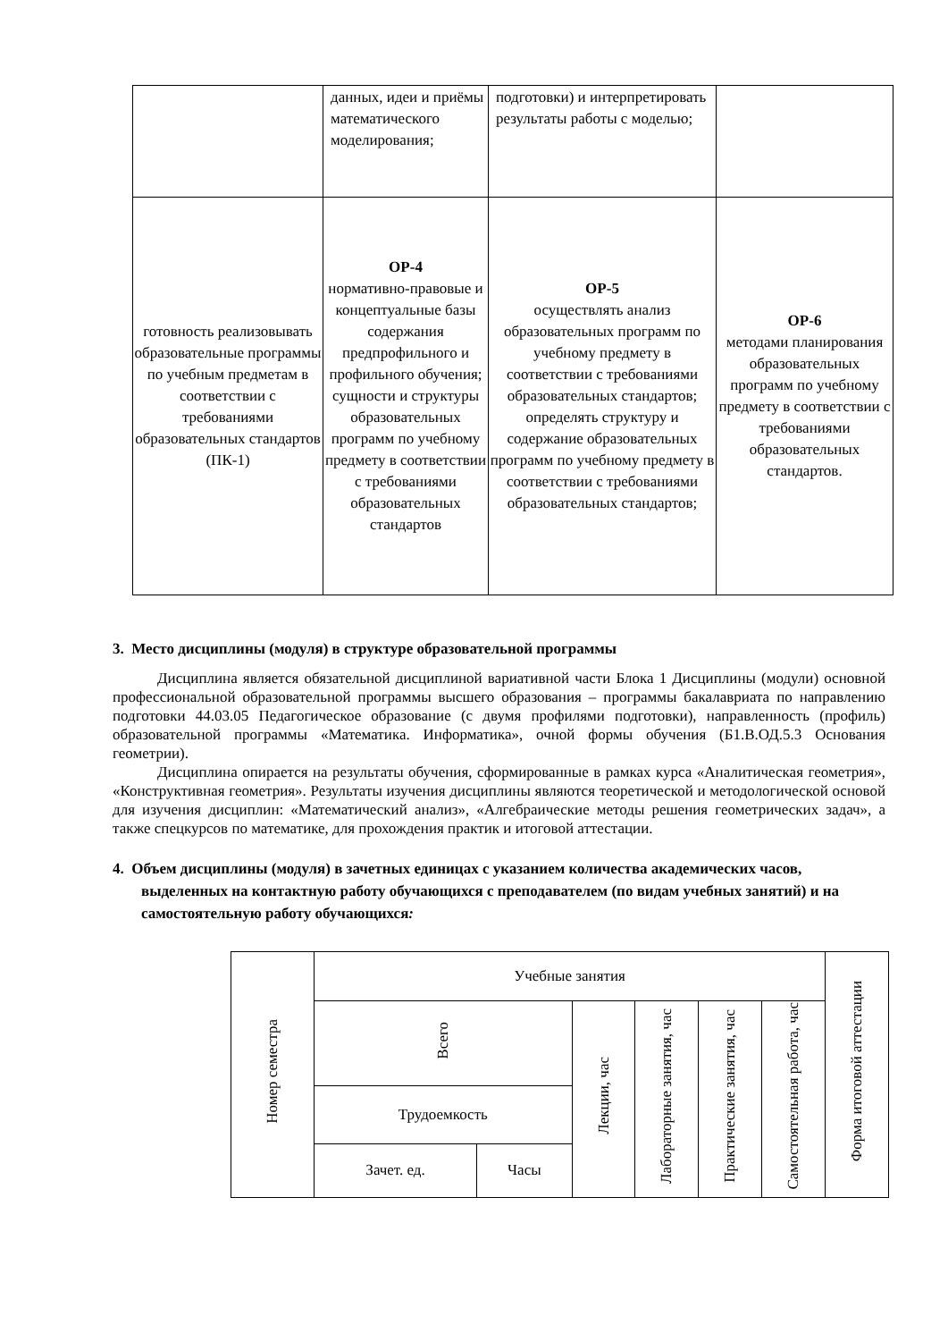| | данных, идеи и приёмы математического моделирования; | подготовки) и интерпретировать результаты работы с моделью; | |
| готовность реализовывать образовательные программы по учебным предметам в соответствии с требованиями образовательных стандартов (ПК-1) | ОР-4 нормативно-правовые и концептуальные базы содержания предпрофильного и профильного обучения; сущности и структуры образовательных программ по учебному предмету в соответствии с требованиями образовательных стандартов | ОР-5 осуществлять анализ образовательных программ по учебному предмету в соответствии с требованиями образовательных стандартов; определять структуру и содержание образовательных программ по учебному предмету в соответствии с требованиями образовательных стандартов; | ОР-6 методами планирования образовательных программ по учебному предмету в соответствии с требованиями образовательных стандартов. |
3. Место дисциплины (модуля) в структуре образовательной программы
Дисциплина является обязательной дисциплиной вариативной части Блока 1 Дисциплины (модули) основной профессиональной образовательной программы высшего образования – программы бакалавриата по направлению подготовки 44.03.05 Педагогическое образование (с двумя профилями подготовки), направленность (профиль) образовательной программы «Математика. Информатика», очной формы обучения (Б1.В.ОД.5.3 Основания геометрии).
Дисциплина опирается на результаты обучения, сформированные в рамках курса «Аналитическая геометрия», «Конструктивная геометрия». Результаты изучения дисциплины являются теоретической и методологической основой для изучения дисциплин: «Математический анализ», «Алгебраические методы решения геометрических задач», а также спецкурсов по математике, для прохождения практик и итоговой аттестации.
4. Объем дисциплины (модуля) в зачетных единицах с указанием количества академических часов, выделенных на контактную работу обучающихся с преподавателем (по видам учебных занятий) и на самостоятельную работу обучающихся:
| Номер семестра | Учебные занятия | | | | | | Форма итоговой аттестации |
| --- | --- | --- | --- | --- | --- | --- | --- |
| | Всего | | Лекции, час | Лабораторные занятия, час | Практические занятия, час | Самостоятельная работа, час | |
| | Трудоемкость | | | | | | |
| | Зачет. ед. | Часы | | | | | |